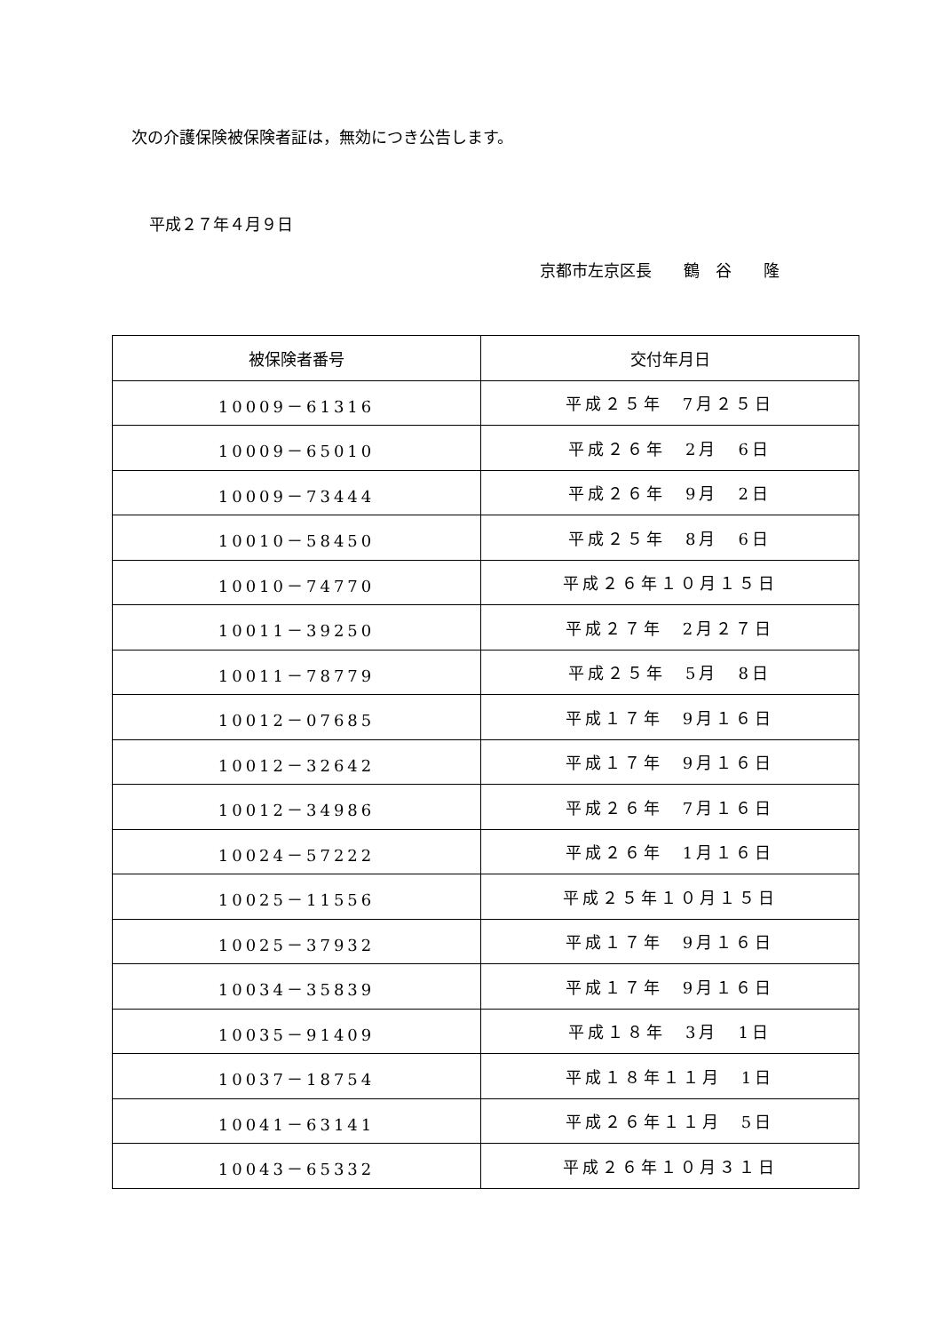次の介護保険被保険者証は，無効につき公告します。
平成２７年４月９日
京都市左京区長　　鶴　谷　　隆
| 被保険者番号 | 交付年月日 |
| --- | --- |
| 10009－61316 | 平成２５年 7月２５日 |
| 10009－65010 | 平成２６年 2月 6日 |
| 10009－73444 | 平成２６年 9月 2日 |
| 10010－58450 | 平成２５年 8月 6日 |
| 10010－74770 | 平成２６年１０月１５日 |
| 10011－39250 | 平成２７年 2月２７日 |
| 10011－78779 | 平成２５年 5月 8日 |
| 10012－07685 | 平成１７年 9月１６日 |
| 10012－32642 | 平成１７年 9月１６日 |
| 10012－34986 | 平成２６年 7月１６日 |
| 10024－57222 | 平成２６年 1月１６日 |
| 10025－11556 | 平成２５年１０月１５日 |
| 10025－37932 | 平成１７年 9月１６日 |
| 10034－35839 | 平成１７年 9月１６日 |
| 10035－91409 | 平成１８年 3月 1日 |
| 10037－18754 | 平成１８年１１月 1日 |
| 10041－63141 | 平成２６年１１月 5日 |
| 10043－65332 | 平成２６年１０月３１日 |